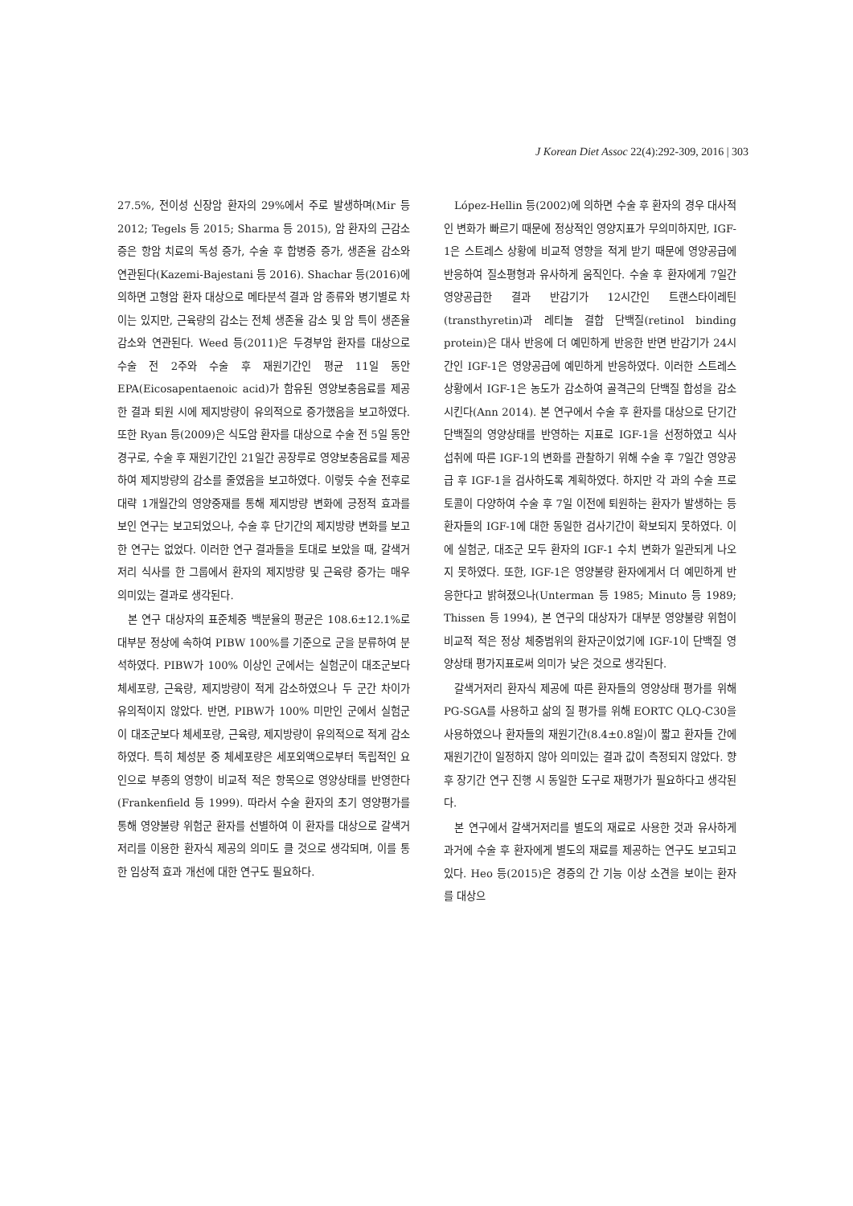J Korean Diet Assoc 22(4):292-309, 2016 | 303
27.5%, 전이성 신장암 환자의 29%에서 주로 발생하며(Mir 등 2012; Tegels 등 2015; Sharma 등 2015), 암 환자의 근감소증은 항암 치료의 독성 증가, 수술 후 합병증 증가, 생존율 감소와 연관된다(Kazemi-Bajestani 등 2016). Shachar 등(2016)에 의하면 고형암 환자 대상으로 메타분석 결과 암 종류와 병기별로 차이는 있지만, 근육량의 감소는 전체 생존율 감소 및 암 특이 생존율 감소와 연관된다. Weed 등(2011)은 두경부암 환자를 대상으로 수술 전 2주와 수술 후 재원기간인 평균 11일 동안 EPA(Eicosapentaenoic acid)가 함유된 영양보충음료를 제공한 결과 퇴원 시에 제지방량이 유의적으로 증가했음을 보고하였다. 또한 Ryan 등(2009)은 식도암 환자를 대상으로 수술 전 5일 동안 경구로, 수술 후 재원기간인 21일간 공장루로 영양보충음료를 제공하여 제지방량의 감소를 줄였음을 보고하였다. 이렇듯 수술 전후로 대략 1개월간의 영양중재를 통해 제지방량 변화에 긍정적 효과를 보인 연구는 보고되었으나, 수술 후 단기간의 제지방량 변화를 보고한 연구는 없었다. 이러한 연구 결과들을 토대로 보았을 때, 갈색거저리 식사를 한 그룹에서 환자의 제지방량 및 근육량 증가는 매우 의미있는 결과로 생각된다.
본 연구 대상자의 표준체중 백분율의 평균은 108.6±12.1%로 대부분 정상에 속하여 PIBW 100%를 기준으로 군을 분류하여 분석하였다. PIBW가 100% 이상인 군에서는 실험군이 대조군보다 체세포량, 근육량, 제지방량이 적게 감소하였으나 두 군간 차이가 유의적이지 않았다. 반면, PIBW가 100% 미만인 군에서 실험군이 대조군보다 체세포량, 근육량, 제지방량이 유의적으로 적게 감소하였다. 특히 체성분 중 체세포량은 세포외액으로부터 독립적인 요인으로 부종의 영향이 비교적 적은 항목으로 영양상태를 반영한다(Frankenfield 등 1999). 따라서 수술 환자의 초기 영양평가를 통해 영양불량 위험군 환자를 선별하여 이 환자를 대상으로 갈색거저리를 이용한 환자식 제공의 의미도 클 것으로 생각되며, 이를 통한 임상적 효과 개선에 대한 연구도 필요하다.
López-Hellin 등(2002)에 의하면 수술 후 환자의 경우 대사적인 변화가 빠르기 때문에 정상적인 영양지표가 무의미하지만, IGF-1은 스트레스 상황에 비교적 영향을 적게 받기 때문에 영양공급에 반응하여 질소평형과 유사하게 움직인다. 수술 후 환자에게 7일간 영양공급한 결과 반감기가 12시간인 트랜스타이레틴(transthyretin)과 레티놀 결합 단백질(retinol binding protein)은 대사 반응에 더 예민하게 반응한 반면 반감기가 24시간인 IGF-1은 영양공급에 예민하게 반응하였다. 이러한 스트레스 상황에서 IGF-1은 농도가 감소하여 골격근의 단백질 합성을 감소시킨다(Ann 2014). 본 연구에서 수술 후 환자를 대상으로 단기간 단백질의 영양상태를 반영하는 지표로 IGF-1을 선정하였고 식사 섭취에 따른 IGF-1의 변화를 관찰하기 위해 수술 후 7일간 영양공급 후 IGF-1을 검사하도록 계획하였다. 하지만 각 과의 수술 프로토콜이 다양하여 수술 후 7일 이전에 퇴원하는 환자가 발생하는 등 환자들의 IGF-1에 대한 동일한 검사기간이 확보되지 못하였다. 이에 실험군, 대조군 모두 환자의 IGF-1 수치 변화가 일관되게 나오지 못하였다. 또한, IGF-1은 영양불량 환자에게서 더 예민하게 반응한다고 밝혀졌으나(Unterman 등 1985; Minuto 등 1989; Thissen 등 1994), 본 연구의 대상자가 대부분 영양불량 위험이 비교적 적은 정상 체중범위의 환자군이었기에 IGF-1이 단백질 영양상태 평가지표로써 의미가 낮은 것으로 생각된다.
갈색거저리 환자식 제공에 따른 환자들의 영양상태 평가를 위해 PG-SGA를 사용하고 삶의 질 평가를 위해 EORTC QLQ-C30을 사용하였으나 환자들의 재원기간(8.4±0.8일)이 짧고 환자들 간에 재원기간이 일정하지 않아 의미있는 결과 값이 측정되지 않았다. 향후 장기간 연구 진행 시 동일한 도구로 재평가가 필요하다고 생각된다.
본 연구에서 갈색거저리를 별도의 재료로 사용한 것과 유사하게 과거에 수술 후 환자에게 별도의 재료를 제공하는 연구도 보고되고 있다. Heo 등(2015)은 경증의 간 기능 이상 소견을 보이는 환자를 대상으